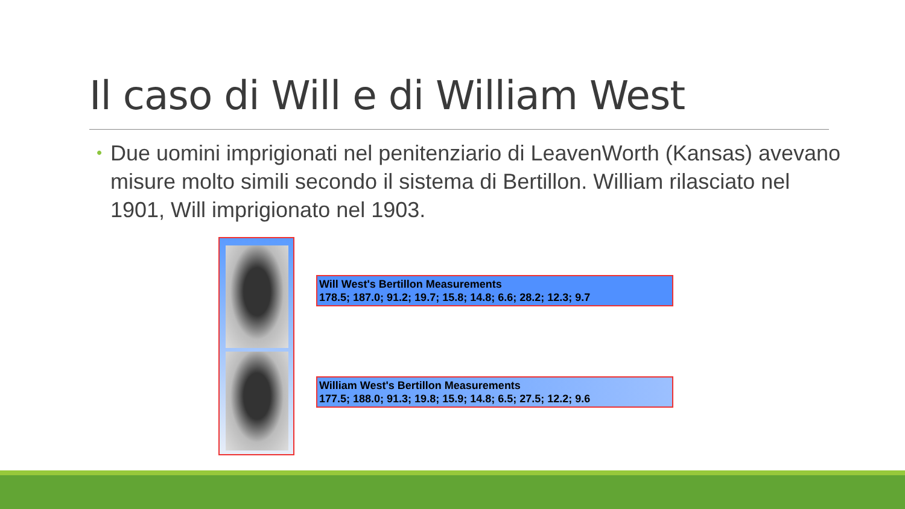Il caso di Will e di William West
• Due uomini imprigionati nel penitenziario di LeavenWorth (Kansas) avevano misure molto simili secondo il sistema di Bertillon. William rilasciato nel 1901, Will imprigionato nel 1903.
Will West's Bertillon Measurements
178.5; 187.0; 91.2; 19.7; 15.8; 14.8; 6.6; 28.2; 12.3; 9.7
William West's Bertillon Measurements
177.5; 188.0; 91.3; 19.8; 15.9; 14.8; 6.5; 27.5; 12.2; 9.6